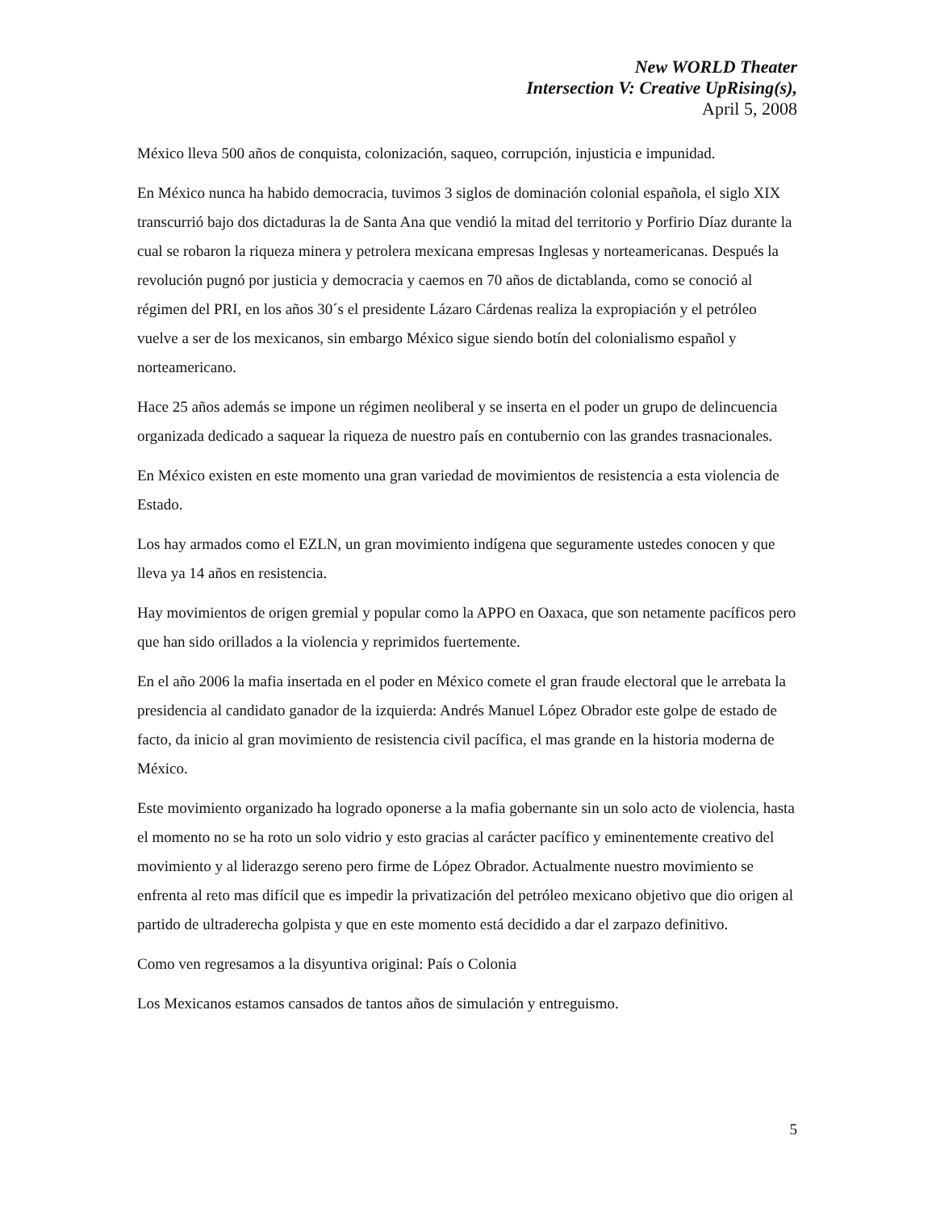New WORLD Theater
Intersection V: Creative UpRising(s),
April 5, 2008
México lleva 500 años de conquista, colonización, saqueo, corrupción, injusticia e impunidad.
En México nunca ha habido democracia, tuvimos 3 siglos de dominación colonial española, el siglo XIX transcurrió bajo dos dictaduras la de Santa Ana que vendió la mitad del territorio y Porfirio Díaz durante la cual se robaron la riqueza minera y petrolera mexicana empresas Inglesas y norteamericanas. Después la revolución pugnó por justicia y democracia y caemos en 70 años de dictablanda, como se conoció al régimen del PRI, en los años 30´s el presidente Lázaro Cárdenas realiza la expropiación y el petróleo vuelve a ser de los mexicanos, sin embargo México sigue siendo botín del colonialismo español y norteamericano.
Hace 25 años además se impone un régimen neoliberal y se inserta en el poder un grupo de delincuencia organizada dedicado a saquear la riqueza de nuestro país en contubernio con las grandes trasnacionales.
En México existen en este momento una gran variedad de movimientos de resistencia a esta violencia de Estado.
Los hay armados como el EZLN, un gran movimiento indígena que seguramente ustedes conocen y que lleva ya 14 años en resistencia.
Hay movimientos de origen gremial y popular como la APPO en Oaxaca, que son netamente pacíficos pero que han sido orillados a la violencia y reprimidos fuertemente.
En el año 2006 la mafia insertada en el poder en México comete el gran fraude electoral que le arrebata la presidencia al candidato ganador de la izquierda: Andrés Manuel López Obrador este golpe de estado de facto, da inicio al gran movimiento de resistencia civil pacífica, el mas grande en la historia moderna de México.
Este movimiento organizado ha logrado oponerse a la mafia gobernante sin un solo acto de violencia, hasta el momento no se ha roto un solo vidrio y esto gracias al carácter pacífico y eminentemente creativo del movimiento y al liderazgo sereno pero firme de López Obrador. Actualmente nuestro movimiento se enfrenta al reto mas difícil que es impedir la privatización del petróleo mexicano objetivo que dio origen al partido de ultraderecha golpista y que en este momento está decidido a dar el zarpazo definitivo.
Como ven regresamos a la disyuntiva original: País o Colonia
Los Mexicanos estamos cansados de tantos años de simulación y entreguismo.
5